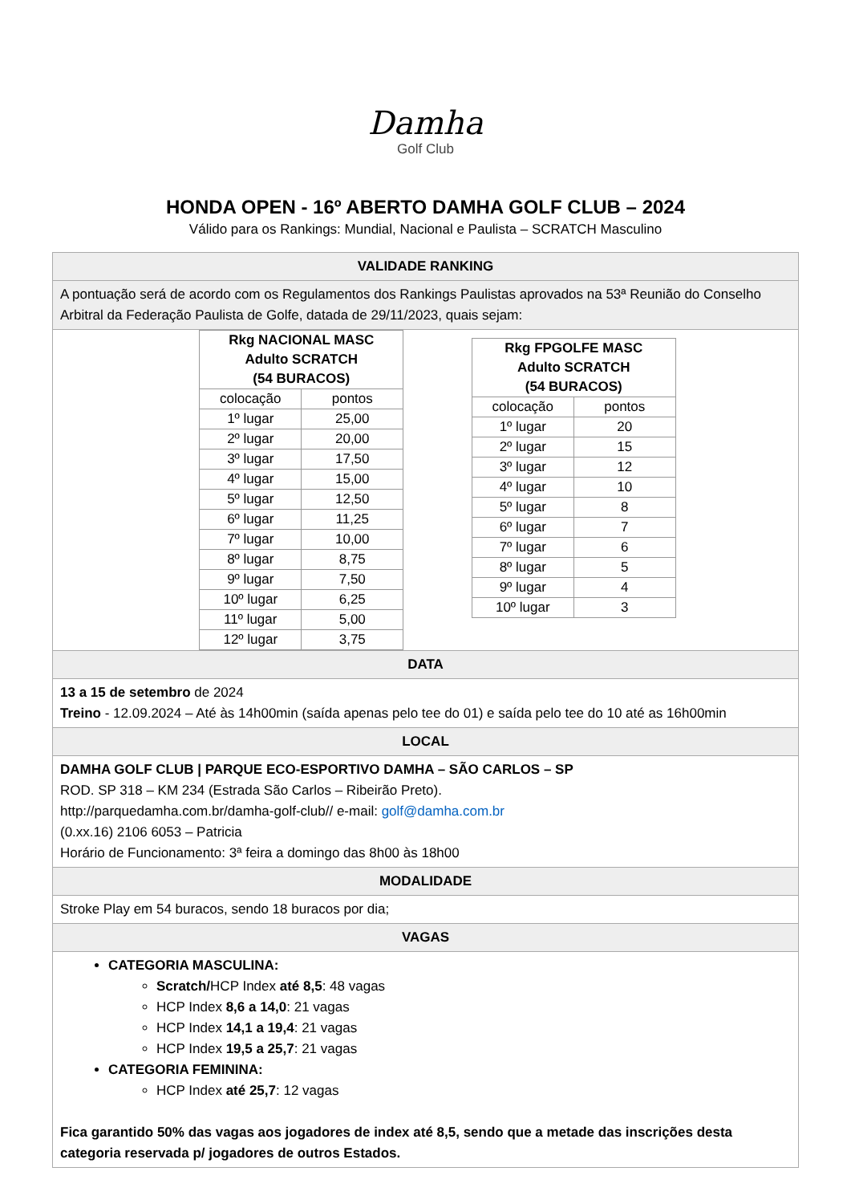Damha
Golf Club
HONDA OPEN - 16º ABERTO DAMHA GOLF CLUB – 2024
Válido para os Rankings: Mundial, Nacional e Paulista – SCRATCH Masculino
| VALIDADE RANKING |
| A pontuação será de acordo com os Regulamentos dos Rankings Paulistas aprovados na 53ª Reunião do Conselho Arbitral da Federação Paulista de Golfe, datada de 29/11/2023, quais sejam: |
| / Rkg NACIONAL MASC Adulto SCRATCH (54 BURACOS) / / / --- / --- / / colocação / pontos / / 1º lugar / 25,00 / / 2º lugar / 20,00 / / 3º lugar / 17,50 / / 4º lugar / 15,00 / / 5º lugar / 12,50 / / 6º lugar / 11,25 / / 7º lugar / 10,00 / / 8º lugar / 8,75 / / 9º lugar / 7,50 / / 10º lugar / 6,25 / / 11º lugar / 5,00 / / 12º lugar / 3,75 / / Rkg FPGOLFE MASC Adulto SCRATCH (54 BURACOS) / / / --- / --- / / colocação / pontos / / 1º lugar / 20 / / 2º lugar / 15 / / 3º lugar / 12 / / 4º lugar / 10 / / 5º lugar / 8 / / 6º lugar / 7 / / 7º lugar / 6 / / 8º lugar / 5 / / 9º lugar / 4 / / 10º lugar / 3 / |
| DATA |
| 13 a 15 de setembro de 2024 Treino - 12.09.2024 – Até às 14h00min (saída apenas pelo tee do 01) e saída pelo tee do 10 até as 16h00min |
| LOCAL |
| DAMHA GOLF CLUB / PARQUE ECO-ESPORTIVO DAMHA – SÃO CARLOS – SP ROD. SP 318 – KM 234 (Estrada São Carlos – Ribeirão Preto). http://parquedamha.com.br/damha-golf-club// e-mail: golf@damha.com.br (0.xx.16) 2106 6053 – Patricia Horário de Funcionamento: 3ª feira a domingo das 8h00 às 18h00 |
| MODALIDADE |
| Stroke Play em 54 buracos, sendo 18 buracos por dia; |
| VAGAS |
| CATEGORIA MASCULINA: Scratch/ HCP Index até 8,5 : 48 vagas HCP Index 8,6 a 14,0 : 21 vagas HCP Index 14,1 a 19,4 : 21 vagas HCP Index 19,5 a 25,7 : 21 vagas CATEGORIA FEMININA: HCP Index até 25,7 : 12 vagas Fica garantido 50% das vagas aos jogadores de index até 8,5, sendo que a metade das inscrições desta categoria reservada p/ jogadores de outros Estados. |